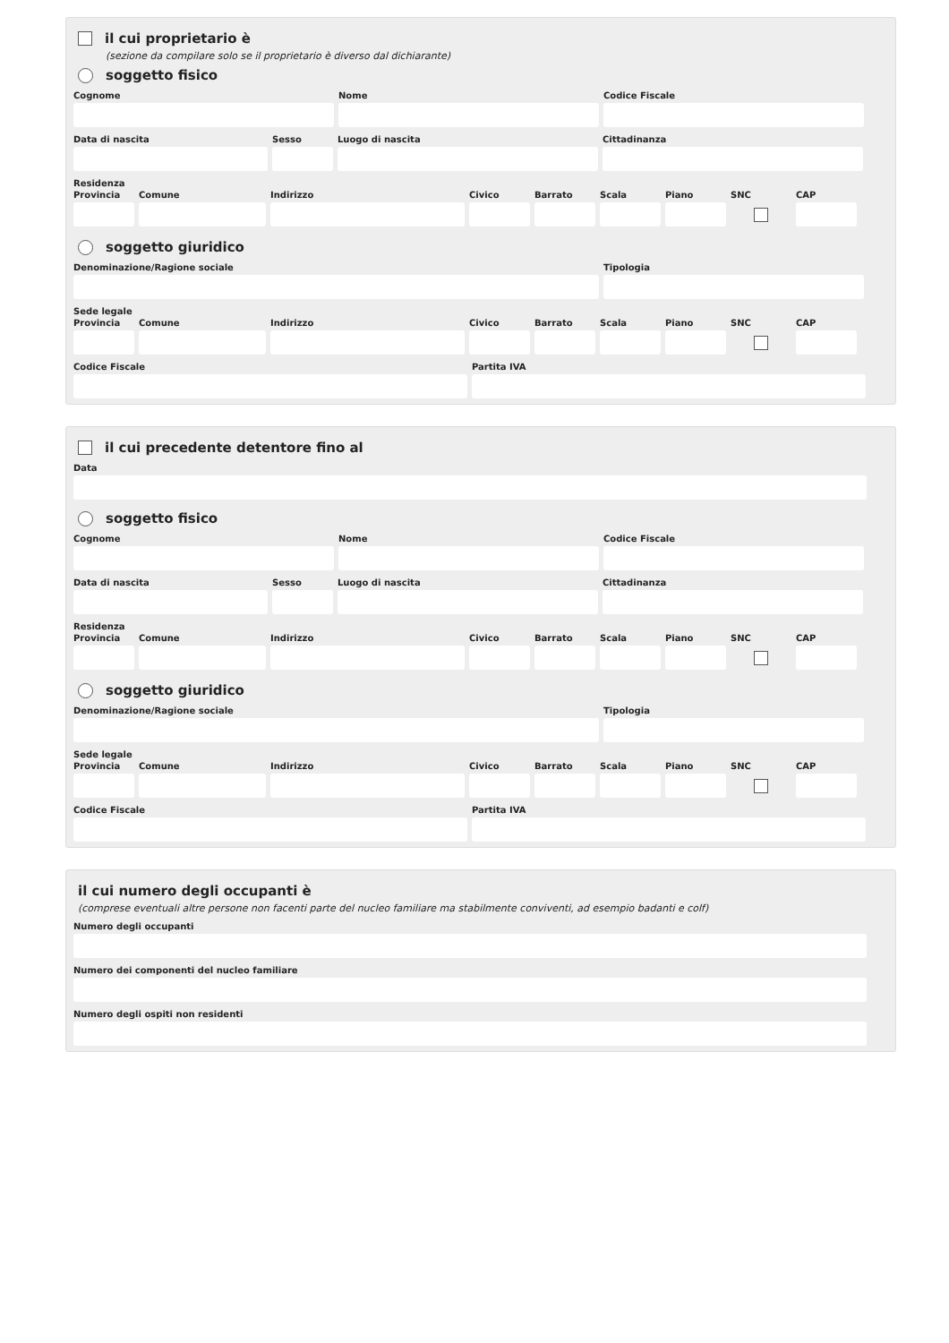il cui proprietario è
(sezione da compilare solo se il proprietario è diverso dal dichiarante)
soggetto fisico
Cognome Nome Codice Fiscale
Data di nascita Sesso Luogo di nascita Cittadinanza
Residenza
Provincia
Comune Indirizzo Civico Barrato Scala Piano SNC CAP
soggetto giuridico
Denominazione/Ragione sociale Tipologia
Sede legale
Provincia
Comune Indirizzo Civico Barrato Scala Piano SNC CAP
Codice Fiscale Partita IVA
il cui precedente detentore fino al
Data
soggetto fisico
Cognome Nome Codice Fiscale
Data di nascita Sesso Luogo di nascita Cittadinanza
Residenza
Provincia
Comune Indirizzo Civico Barrato Scala Piano SNC CAP
soggetto giuridico
Denominazione/Ragione sociale Tipologia
Sede legale
Provincia
Comune Indirizzo Civico Barrato Scala Piano SNC CAP
Codice Fiscale Partita IVA
il cui numero degli occupanti è
(comprese eventuali altre persone non facenti parte del nucleo familiare ma stabilmente conviventi, ad esempio badanti e colf)
Numero degli occupanti
Numero dei componenti del nucleo familiare
Numero degli ospiti non residenti